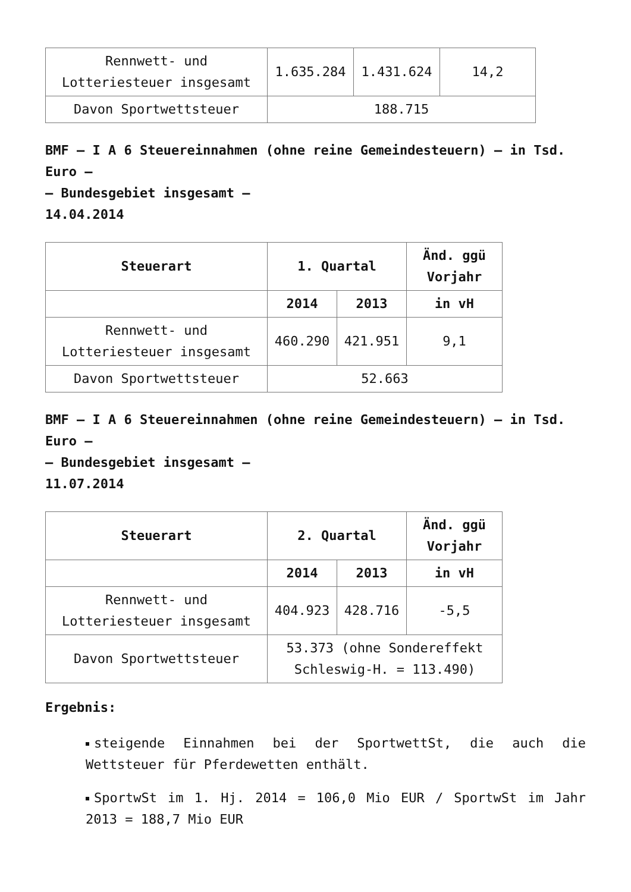| Rennwett- und Lotteriesteuer insgesamt | 1.635.284 | 1.431.624 | 14,2 |
| Davon Sportwettsteuer | 188.715 | | |
BMF – I A 6 Steuereinnahmen (ohne reine Gemeindesteuern) – in Tsd. Euro –
– Bundesgebiet insgesamt –
14.04.2014
| Steuerart | 1. Quartal | | Änd. ggü Vorjahr |
| --- | --- | --- | --- |
| | 2014 | 2013 | in vH |
| Rennwett- und Lotteriesteuer insgesamt | 460.290 | 421.951 | 9,1 |
| Davon Sportwettsteuer | 52.663 | | |
BMF – I A 6 Steuereinnahmen (ohne reine Gemeindesteuern) – in Tsd. Euro –
– Bundesgebiet insgesamt –
11.07.2014
| Steuerart | 2. Quartal | | Änd. ggü Vorjahr |
| --- | --- | --- | --- |
| | 2014 | 2013 | in vH |
| Rennwett- und Lotteriesteuer insgesamt | 404.923 | 428.716 | -5,5 |
| Davon Sportwettsteuer | 53.373 (ohne Sondereffekt Schleswig-H. = 113.490) | | |
Ergebnis:
steigende Einnahmen bei der SportwettSt, die auch die Wettsteuer für Pferdewetten enthält.
SportwSt im 1. Hj. 2014 = 106,0 Mio EUR / SportwSt im Jahr 2013 = 188,7 Mio EUR